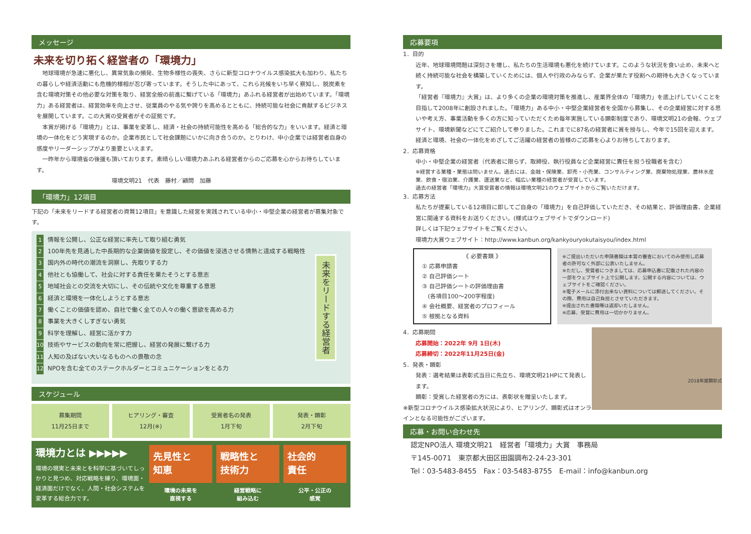メッセージ
未来を切り拓く経営者の「環境力」
　地球環境が急速に悪化し、異常気象の頻発、生物多様性の喪失、さらに新型コロナウイルス感染拡大も加わり、私たちの暮らしや経済活動にも危機的様相が忍び寄っています。そうした中にあって、これら兆候をいち早く察知し、脱炭素を含む環境対策その他必要な対策を取り、経営全般の前進に繋げている「環境力」あふれる経営者が出始めています。「環境力」ある経営者は、経営効率を向上させ、従業員のやる気や誇りを高めるとともに、持続可能な社会に貢献するビジネスを展開しています。この大賞の受賞者がその証拠です。
　本賞が掲げる「環境力」とは、事業を変革し、経済・社会の持続可能性を高める「総合的な力」をいいます。経済と環境の一体化をどう実現するのか。企業市民として社会課題にいかに向き合うのか。とりわけ、中小企業では経営者自身の感度やリーダーシップがより重要といえます。
　一昨年から環境省の後援も頂いております。素晴らしい環境力あふれる経営者からのご応募を心からお待ちしています。
環境文明21　代表　藤村／顧問　加藤
「環境力」12項目
下記の「未来をリードする経営者の資質12項目」を意識した経営を実践されている中小・中堅企業の経営者が募集対象です。
1 情報を公開し、公正な経営に率先して取り組む勇気
2 100年先を見通した中長期的な企業価値を設定し、その価値を浸透させる情熱と達成する戦略性
3 国内外の時代の潮流を洞察し、先取りする力
4 他社とも協働して、社会に対する責任を果たそうとする意志
5 地域社会との交流を大切にし、その伝統や文化を尊重する意思
6 経済と環境を一体化しようとする意志
7 働くことの価値を認め、自社で働く全ての人々の働く意欲を高める力
8 事業を大きくしすぎない勇気
9 科学を理解し、経営に活かす力
10 技術やサービスの動向を常に把握し、経営の発展に繋げる力
11 人知の及ばない大いなるものへの畏敬の念
12 NPOを含む全てのステークホルダーとコミュニケーションをとる力
未来をリードする経営者
スケジュール
募集期間
11月25日まで
ヒアリング・審査
12月(※)
受賞者名の発表
1月下旬
発表・顕彰
2月下旬
環境力とは ▶▶▶▶▶
環境の現実と未来とを科学に基づいてしっかりと見つめ、対応戦略を練り、環境面・経済面だけでなく、人間・社会システムを変革する総合力です。
先見性と
知恵
環境の未来を
直視する
戦略性と
技術力
経営戦略に
組み込む
社会的
責任
公平・公正の
感覚
応募要項
1．目的
近年、地球環境問題は深刻さを増し、私たちの生活環境も悪化を続けています。このような状況を食い止め、未来へと続く持続可能な社会を構築していくためには、個人や行政のみならず、企業が果たす役割への期待も大きくなっています。
「経営者『環境力』大賞」は、より多くの企業の環境対策を推進し、産業界全体の「環境力」を底上げしていくことを目指して2008年に創設されました。「環境力」ある中小・中堅企業経営者を全国から募集し、その企業経営に対する思いや考え方、事業活動を多くの方に知っていただくため毎年実施している顕彰制度であり、環境文明21の会報、ウェブサイト、環境新聞などにてご紹介して参りました。これまでに87名の経営者に賞を授与し、今年で15回を迎えます。
経済と環境、社会の一体化をめざしてご活躍の経営者の皆様のご応募を心よりお待ちしております。
2．応募資格
中小・中堅企業の経営者（代表者に限らず、取締役、執行役員など企業経営に責任を担う役職者を含む）
※経営する業種・業態は問いません。過去には、金融・保険業、卸売・小売業、コンサルティング業、廃棄物処理業、農林水産業、飲食・宿泊業、介護業、運送業など、幅広い業種の経営者が受賞しています。
過去の経営者「環境力」大賞受賞者の情報は環境文明21のウェブサイトからご覧いただけます。
3．応募方法
私たちが提案している12項目に即してご自身の「環境力」を自己評価していただき、その結果と、評価理由書、企業経営に関連する資料をお送りください。(様式はウェブサイトでダウンロード)
詳しくは下記ウェブサイトをご覧ください。
環境力大賞ウェブサイト：http://www.kanbun.org/kankyouryokutaisyou/index.html
《 必要書類 》
① 応募申請書
② 自己評価シート
③ 自己評価シートの評価理由書
　(各項目100～200字程度)
④ 会社概要、経営者のプロフィール
⑤ 根拠となる資料
※ご提出いただいた申請書類は本賞の審査においてのみ使用し応募者の許可なく外部に公表いたしません。
※ただし、受賞者につきましては、応募申込書に記載された内容の一部をウェブサイト上で公開します。公開する内容については、ウェブサイトをご確認ください。
※電子メールに添付出来ない資料については郵送してください。その際、費用は自己負担とさせていただきます。
※提出された書類等は返却いたしません。
※応募、受賞に費用は一切かかりません。
2018年度顕彰式
4．応募期間
応募開始：2022年 9月 1日(木)
応募締切：2022年11月25日(金)
5．発表・顕彰
発表：選考結果は表彰式当日に先立ち、環境文明21HPにて発表します。
顕彰：受賞した経営者の方には、表彰状を贈呈いたします。
※新型コロナウイルス感染拡大状況により、ヒアリング、顕彰式はオンラインとなる可能性がございます。
応募・お問い合わせ先
認定NPO法人 環境文明21　経営者「環境力」大賞　事務局
〒145-0071　東京都大田区田園調布2-24-23-301
Tel：03-5483-8455　Fax：03-5483-8755　E-mail：info@kanbun.org